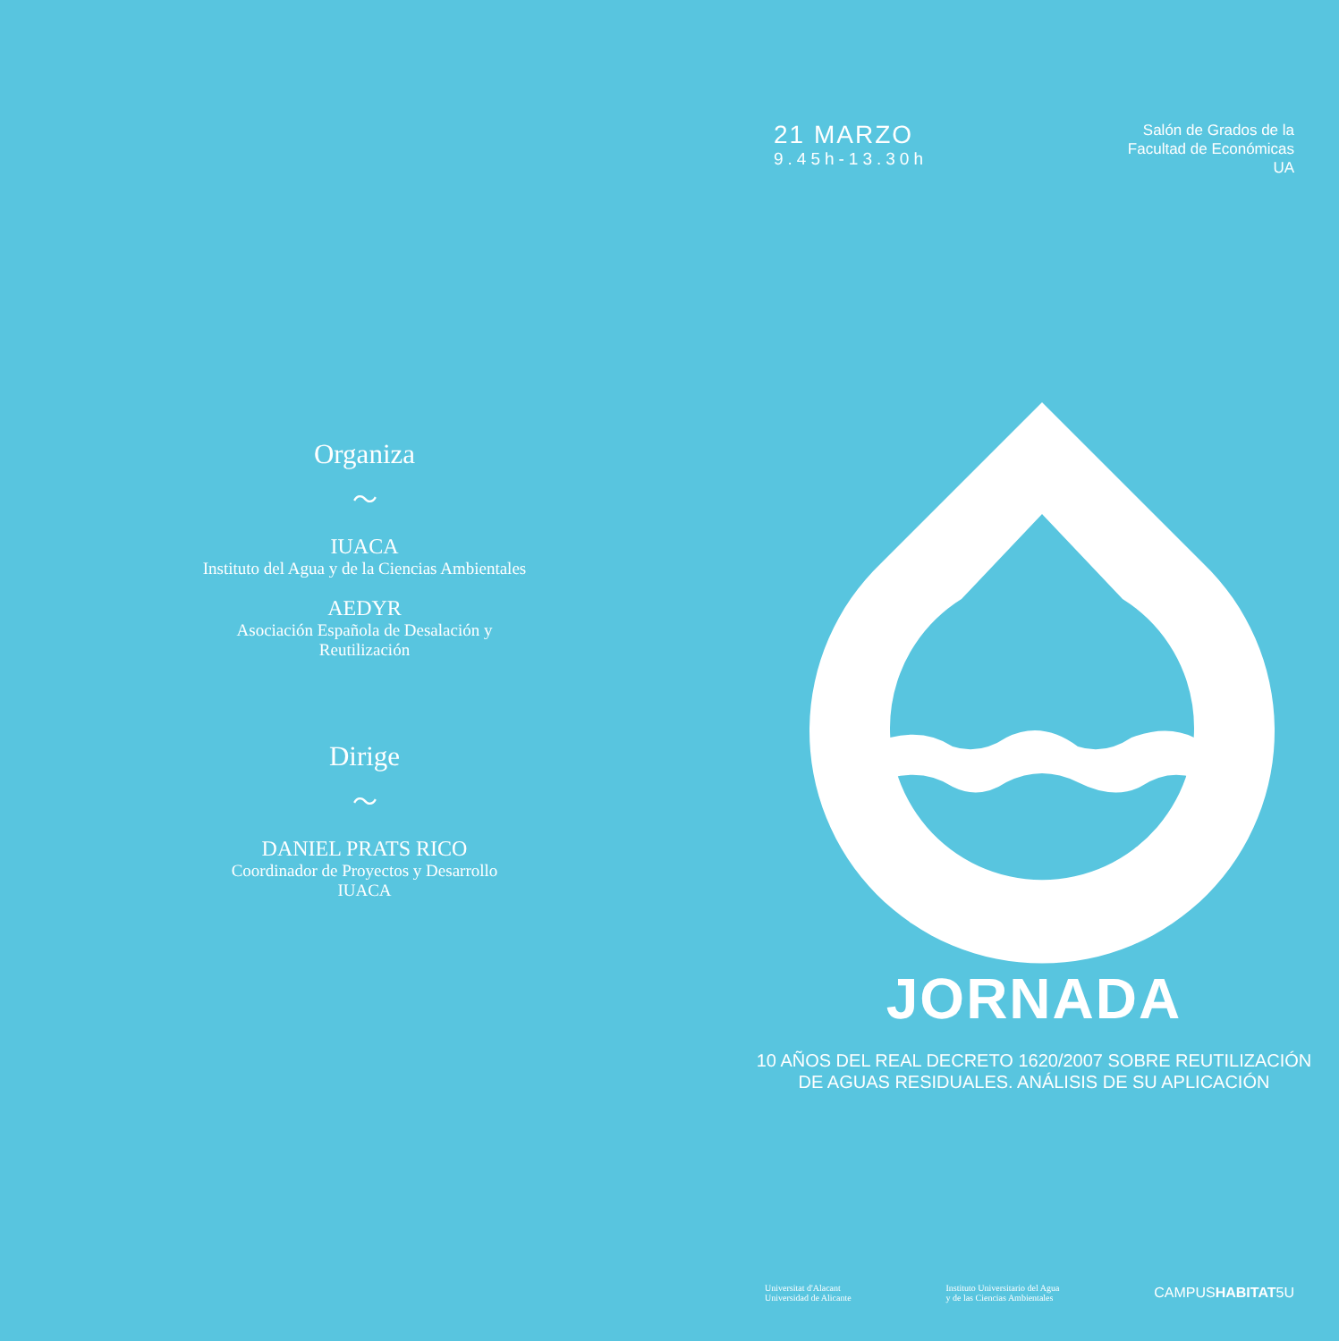Organiza
〜
IUACA
Instituto del Agua y de la Ciencias Ambientales
AEDYR
Asociación Española de Desalación y
Reutilización
Dirige
〜
DANIEL PRATS RICO
Coordinador de Proyectos y Desarrollo
IUACA
21 MARZO
9.45h-13.30h
Salón de Grados de la
Facultad de Económicas
UA
JORNADA
10 AÑOS DEL REAL DECRETO 1620/2007 SOBRE REUTILIZACIÓN
DE AGUAS RESIDUALES. ANÁLISIS DE SU APLICACIÓN
Universitat d'Alacant
Universidad de Alicante
Instituto Universitario del Agua
y de las Ciencias Ambientales
CAMPUSHABITAT5U